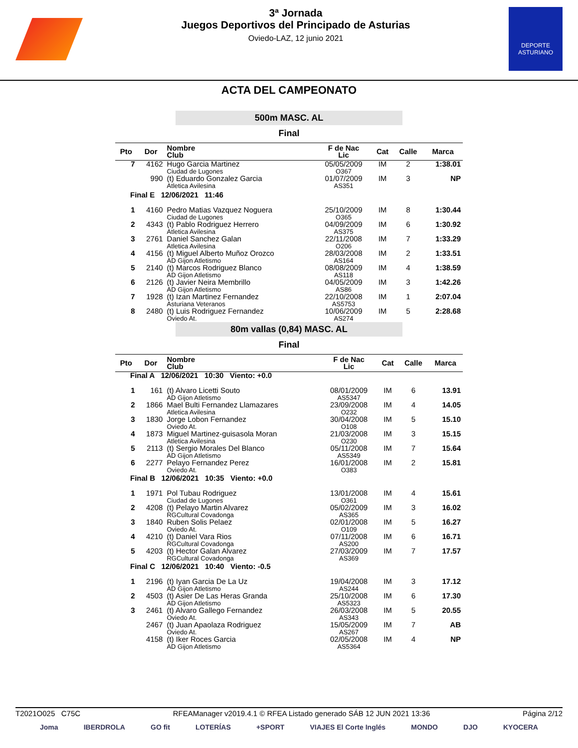3ª Jornada
Juegos Deportivos del Principado de Asturias
Oviedo-LAZ, 12 junio 2021
DEPORTE
ASTURIANO
ACTA DEL CAMPEONATO
500m MASC. AL
Final
| Pto | Dor | Nombre Club | F de Nac Lic | Cat | Calle | Marca |
| --- | --- | --- | --- | --- | --- | --- |
| 7 | 4162 | Hugo Garcia Martinez Ciudad de Lugones | 05/05/2009 O367 | IM | 2 | 1:38.01 |
| | 990 | (t) Eduardo Gonzalez Garcia Atletica Avilesina | 01/07/2009 AS351 | IM | 3 | NP |
| Final E 12/06/2021 11:46 | | | | | | |
| 1 | 4160 | Pedro Matias Vazquez Noguera Ciudad de Lugones | 25/10/2009 O365 | IM | 8 | 1:30.44 |
| 2 | 4343 | (t) Pablo Rodriguez Herrero Atletica Avilesina | 04/09/2009 AS375 | IM | 6 | 1:30.92 |
| 3 | 2761 | Daniel Sanchez Galan Atletica Avilesina | 22/11/2008 O206 | IM | 7 | 1:33.29 |
| 4 | 4156 | (t) Miguel Alberto Muñoz Orozco AD Gijon Atletismo | 28/03/2008 AS164 | IM | 2 | 1:33.51 |
| 5 | 2140 | (t) Marcos Rodriguez Blanco AD Gijon Atletismo | 08/08/2009 AS118 | IM | 4 | 1:38.59 |
| 6 | 2126 | (t) Javier Neira Membrillo AD Gijon Atletismo | 04/05/2009 AS86 | IM | 3 | 1:42.26 |
| 7 | 1928 | (t) Izan Martinez Fernandez Asturiana Veteranos | 22/10/2008 AS5753 | IM | 1 | 2:07.04 |
| 8 | 2480 | (t) Luis Rodriguez Fernandez Oviedo At. | 10/06/2009 AS274 | IM | 5 | 2:28.68 |
80m vallas (0,84) MASC. AL
Final
| Pto | Dor | Nombre Club | F de Nac Lic | Cat | Calle | Marca |
| --- | --- | --- | --- | --- | --- | --- |
| Final A 12/06/2021 10:30 Viento: +0.0 | | | | | | |
| 1 | 161 | (t) Alvaro Licetti Souto AD Gijon Atletismo | 08/01/2009 AS5347 | IM | 6 | 13.91 |
| 2 | 1866 | Mael Bulti Fernandez Llamazares Atletica Avilesina | 23/09/2008 O232 | IM | 4 | 14.05 |
| 3 | 1830 | Jorge Lobon Fernandez Oviedo At. | 30/04/2008 O108 | IM | 5 | 15.10 |
| 4 | 1873 | Miguel Martinez-guisasola Moran Atletica Avilesina | 21/03/2008 O230 | IM | 3 | 15.15 |
| 5 | 2113 | (t) Sergio Morales Del Blanco AD Gijon Atletismo | 05/11/2008 AS5349 | IM | 7 | 15.64 |
| 6 | 2277 | Pelayo Fernandez Perez Oviedo At. | 16/01/2008 O383 | IM | 2 | 15.81 |
| Final B 12/06/2021 10:35 Viento: +0.0 | | | | | | |
| 1 | 1971 | Pol Tubau Rodriguez Ciudad de Lugones | 13/01/2008 O361 | IM | 4 | 15.61 |
| 2 | 4208 | (t) Pelayo Martin Alvarez RGCultural Covadonga | 05/02/2009 AS365 | IM | 3 | 16.02 |
| 3 | 1840 | Ruben Solis Pelaez Oviedo At. | 02/01/2008 O109 | IM | 5 | 16.27 |
| 4 | 4210 | (t) Daniel Vara Rios RGCultural Covadonga | 07/11/2008 AS200 | IM | 6 | 16.71 |
| 5 | 4203 | (t) Hector Galan Alvarez RGCultural Covadonga | 27/03/2009 AS369 | IM | 7 | 17.57 |
| Final C 12/06/2021 10:40 Viento: -0.5 | | | | | | |
| 1 | 2196 | (t) Iyan Garcia De La Uz AD Gijon Atletismo | 19/04/2008 AS244 | IM | 3 | 17.12 |
| 2 | 4503 | (t) Asier De Las Heras Granda AD Gijon Atletismo | 25/10/2008 AS5323 | IM | 6 | 17.30 |
| 3 | 2461 | (t) Alvaro Gallego Fernandez Oviedo At. | 26/03/2008 AS343 | IM | 5 | 20.55 |
| | 2467 | (t) Juan Apaolaza Rodriguez Oviedo At. | 15/05/2009 AS267 | IM | 7 | AB |
| | 4158 | (t) Iker Roces Garcia AD Gijon Atletismo | 02/05/2008 AS5364 | IM | 4 | NP |
T2021O025 C75C RFEAManager v2019.4.1 © RFEA Listado generado SÁB 12 JUN 2021 13:36 Página 2/12
Joma IBERDROLA GO fit LOTERÍAS +SPORT VIAJES El Corte Inglés MONDO DJO KYOCERA